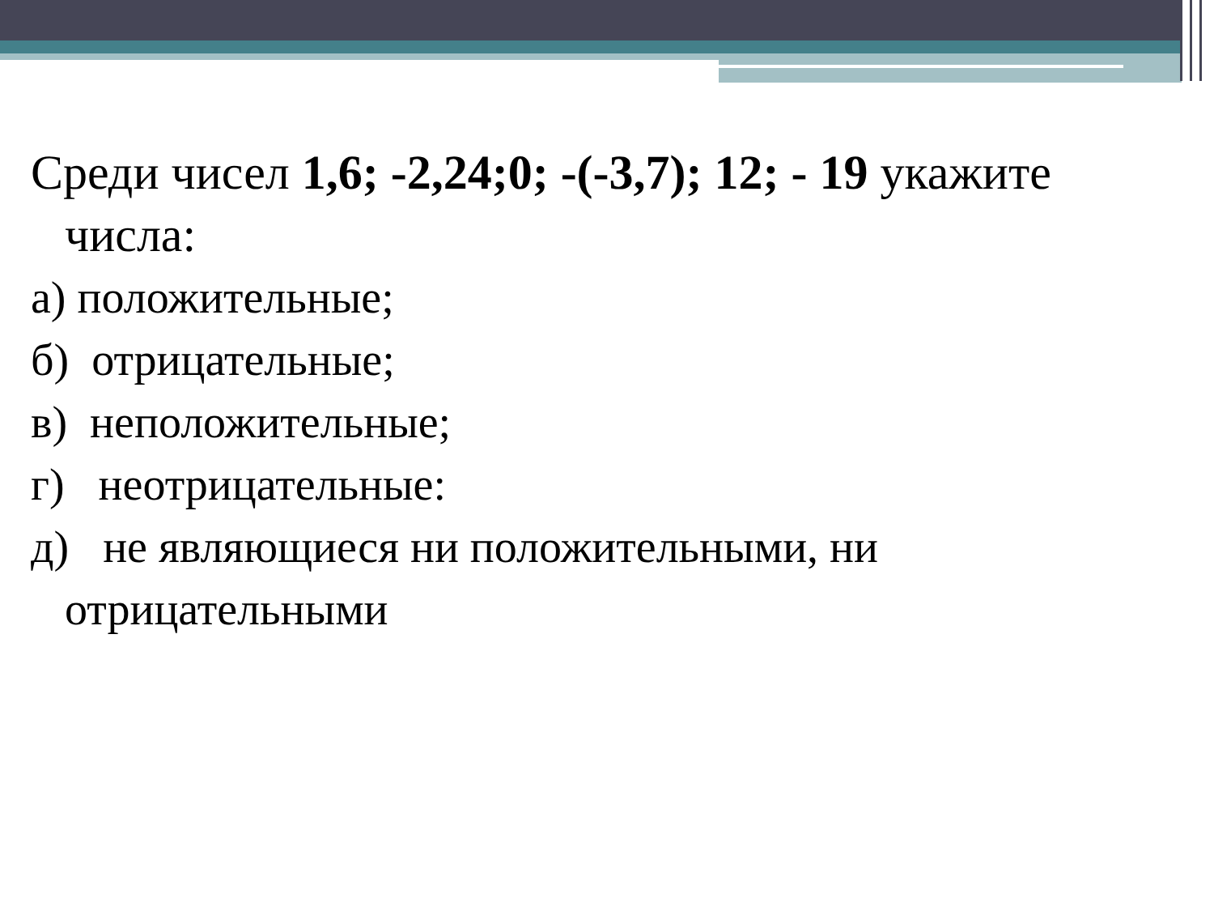Среди чисел 1,6; -2,24;0; -(-3,7); 12; - 19 укажите числа:
а) положительные;
б) отрицательные;
в) неположительные;
г) неотрицательные:
д) не являющиеся ни положительными, ни отрицательными